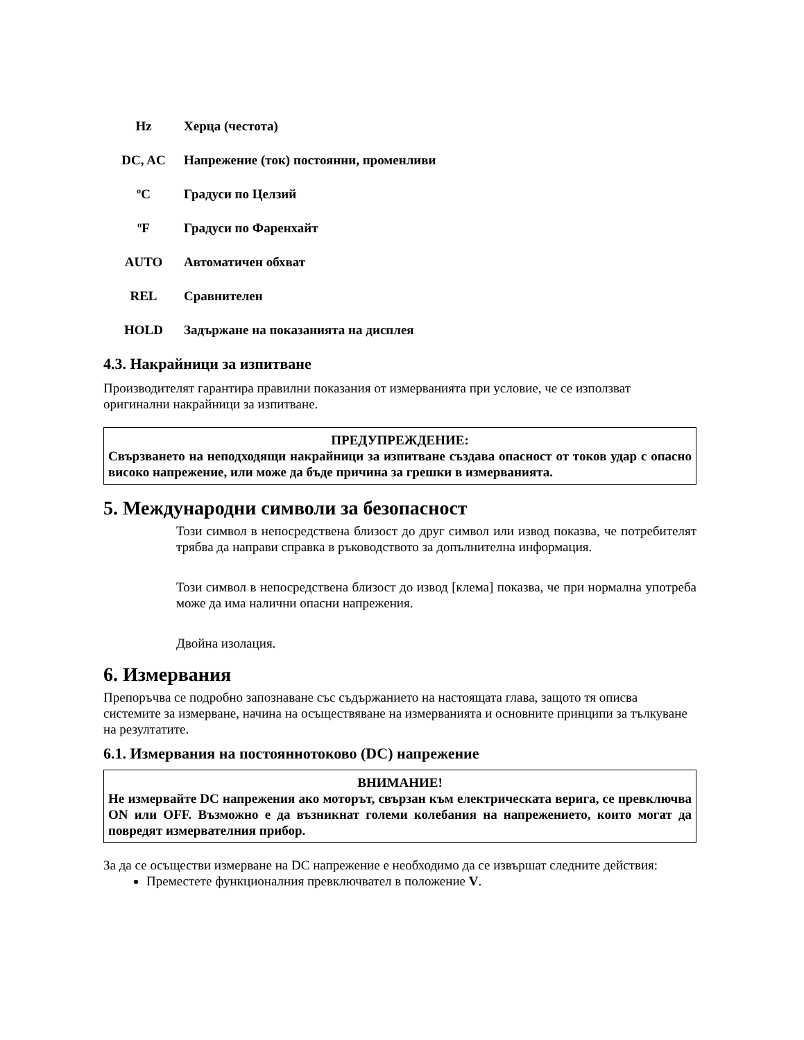| Hz | Херца (честота) |
| DC, AC | Напрежение (ток) постоянни, променливи |
| ºC | Градуси по Целзий |
| ºF | Градуси по Фаренхайт |
| AUTO | Автоматичен обхват |
| REL | Сравнителен |
| HOLD | Задържане на показанията на дисплея |
4.3. Накрайници за изпитване
Производителят гарантира правилни показания от измерванията при условие, че се използват оригинални накрайници за изпитване.
ПРЕДУПРЕЖДЕНИЕ:
Свързването на неподходящи накрайници за изпитване създава опасност от токов удар с опасно високо напрежение, или може да бъде причина за грешки в измерванията.
5. Международни символи за безопасност
Този символ в непосредствена близост до друг символ или извод показва, че потребителят трябва да направи справка в ръководството за допълнителна информация.
Този символ в непосредствена близост до извод [клема] показва, че при нормална употреба може да има налични опасни напрежения.
Двойна изолация.
6. Измервания
Препоръчва се подробно запознаване със съдържанието на настоящата глава, защото тя описва системите за измерване, начина на осъществяване на измерванията и основните принципи за тълкуване на резултатите.
6.1. Измервания на постояннотоково (DC) напрежение
ВНИМАНИЕ!
Не измервайте DC напрежения ако моторът, свързан към електрическата верига, се превключва ON или OFF. Възможно е да възникнат големи колебания на напрежението, които могат да повредят измервателния прибор.
За да се осъществи измерване на DC напрежение е необходимо да се извършат следните действия:
Преместете функционалния превключвател в положение V.